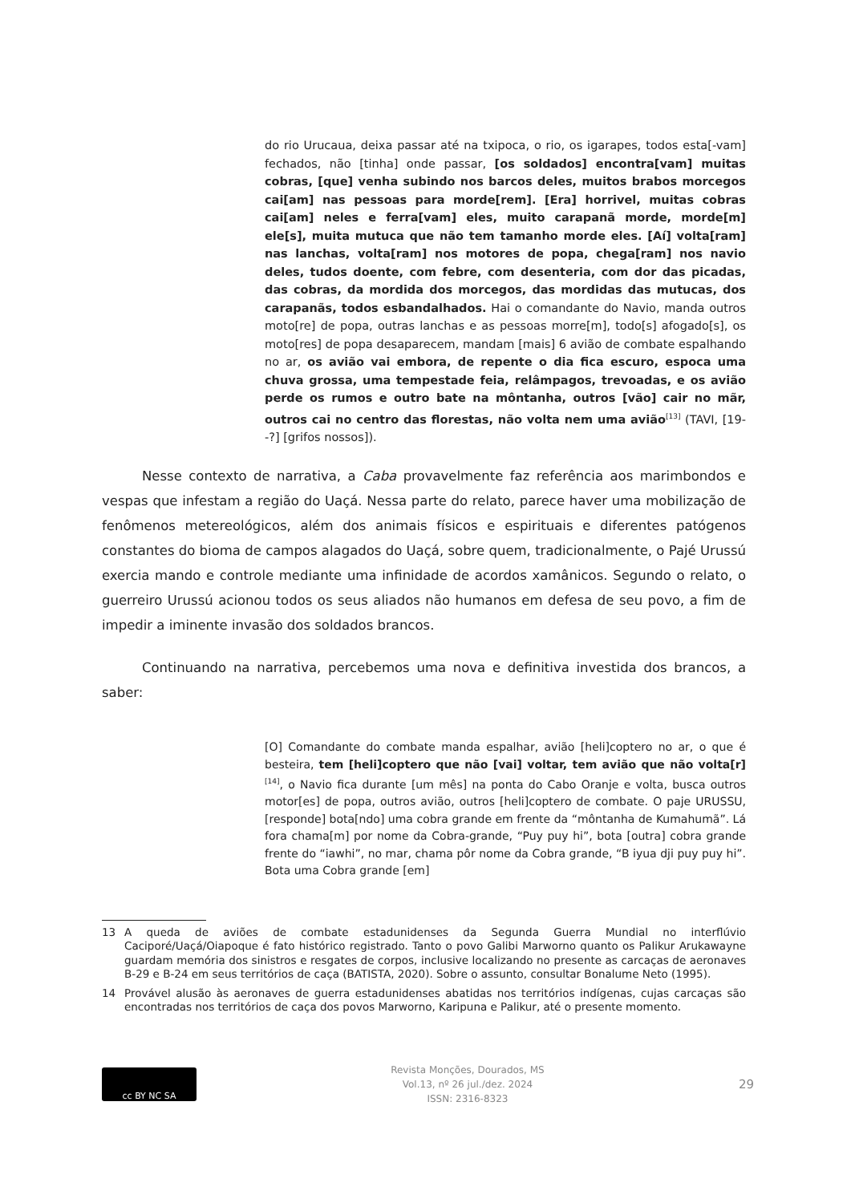do rio Urucaua, deixa passar até na txipoca, o rio, os igarapes, todos esta[-vam] fechados, não [tinha] onde passar, [os soldados] encontra[vam] muitas cobras, [que] venha subindo nos barcos deles, muitos brabos morcegos cai[am] nas pessoas para morde[rem]. [Era] horrivel, muitas cobras cai[am] neles e ferra[vam] eles, muito carapanã morde, morde[m] ele[s], muita mutuca que não tem tamanho morde eles. [Aí] volta[ram] nas lanchas, volta[ram] nos motores de popa, chega[ram] nos navio deles, tudos doente, com febre, com desenteria, com dor das picadas, das cobras, da mordida dos morcegos, das mordidas das mutucas, dos carapanãs, todos esbandalhados. Hai o comandante do Navio, manda outros moto[re] de popa, outras lanchas e as pessoas morre[m], todo[s] afogado[s], os moto[res] de popa desaparecem, mandam [mais] 6 avião de combate espalhando no ar, os avião vai embora, de repente o dia fica escuro, espoca uma chuva grossa, uma tempestade feia, relâmpagos, trevoadas, e os avião perde os rumos e outro bate na môntanha, outros [vão] cair no mãr, outros cai no centro das florestas, não volta nem uma avião<sup>[13]</sup> (TAVI, [19--?] [grifos nossos]).
Nesse contexto de narrativa, a Caba provavelmente faz referência aos marimbondos e vespas que infestam a região do Uaçá. Nessa parte do relato, parece haver uma mobilização de fenômenos metereológicos, além dos animais físicos e espirituais e diferentes patógenos constantes do bioma de campos alagados do Uaçá, sobre quem, tradicionalmente, o Pajé Urussú exercia mando e controle mediante uma infinidade de acordos xamânicos. Segundo o relato, o guerreiro Urussú acionou todos os seus aliados não humanos em defesa de seu povo, a fim de impedir a iminente invasão dos soldados brancos.
Continuando na narrativa, percebemos uma nova e definitiva investida dos brancos, a saber:
[O] Comandante do combate manda espalhar, avião [heli]coptero no ar, o que é besteira, tem [heli]coptero que não [vai] voltar, tem avião que não volta[r]<sup>[14]</sup>, o Navio fica durante [um mês] na ponta do Cabo Oranje e volta, busca outros motor[es] de popa, outros avião, outros [heli]coptero de combate. O paje URUSSU, [responde] bota[ndo] uma cobra grande em frente da “môntanha de Kumahumã”. Lá fora chama[m] por nome da Cobra-grande, “Puy puy hi”, bota [outra] cobra grande frente do “iawhi”, no mar, chama pôr nome da Cobra grande, “B iyua dji puy puy hi”. Bota uma Cobra grande [em]
13 A queda de aviões de combate estadunidenses da Segunda Guerra Mundial no interflúvio Caciporé/Uaçá/Oiapoque é fato histórico registrado. Tanto o povo Galibi Marworno quanto os Palikur Arukawayne guardam memória dos sinistros e resgates de corpos, inclusive localizando no presente as carcaças de aeronaves B-29 e B-24 em seus territórios de caça (BATISTA, 2020). Sobre o assunto, consultar Bonalume Neto (1995).
14 Provável alusão às aeronaves de guerra estadunidenses abatidas nos territórios indígenas, cujas carcaças são encontradas nos territórios de caça dos povos Marworno, Karipuna e Palikur, até o presente momento.
cc BY NC SA
Revista Monções, Dourados, MS
Vol.13, nº 26 jul./dez. 2024
ISSN: 2316-8323
29